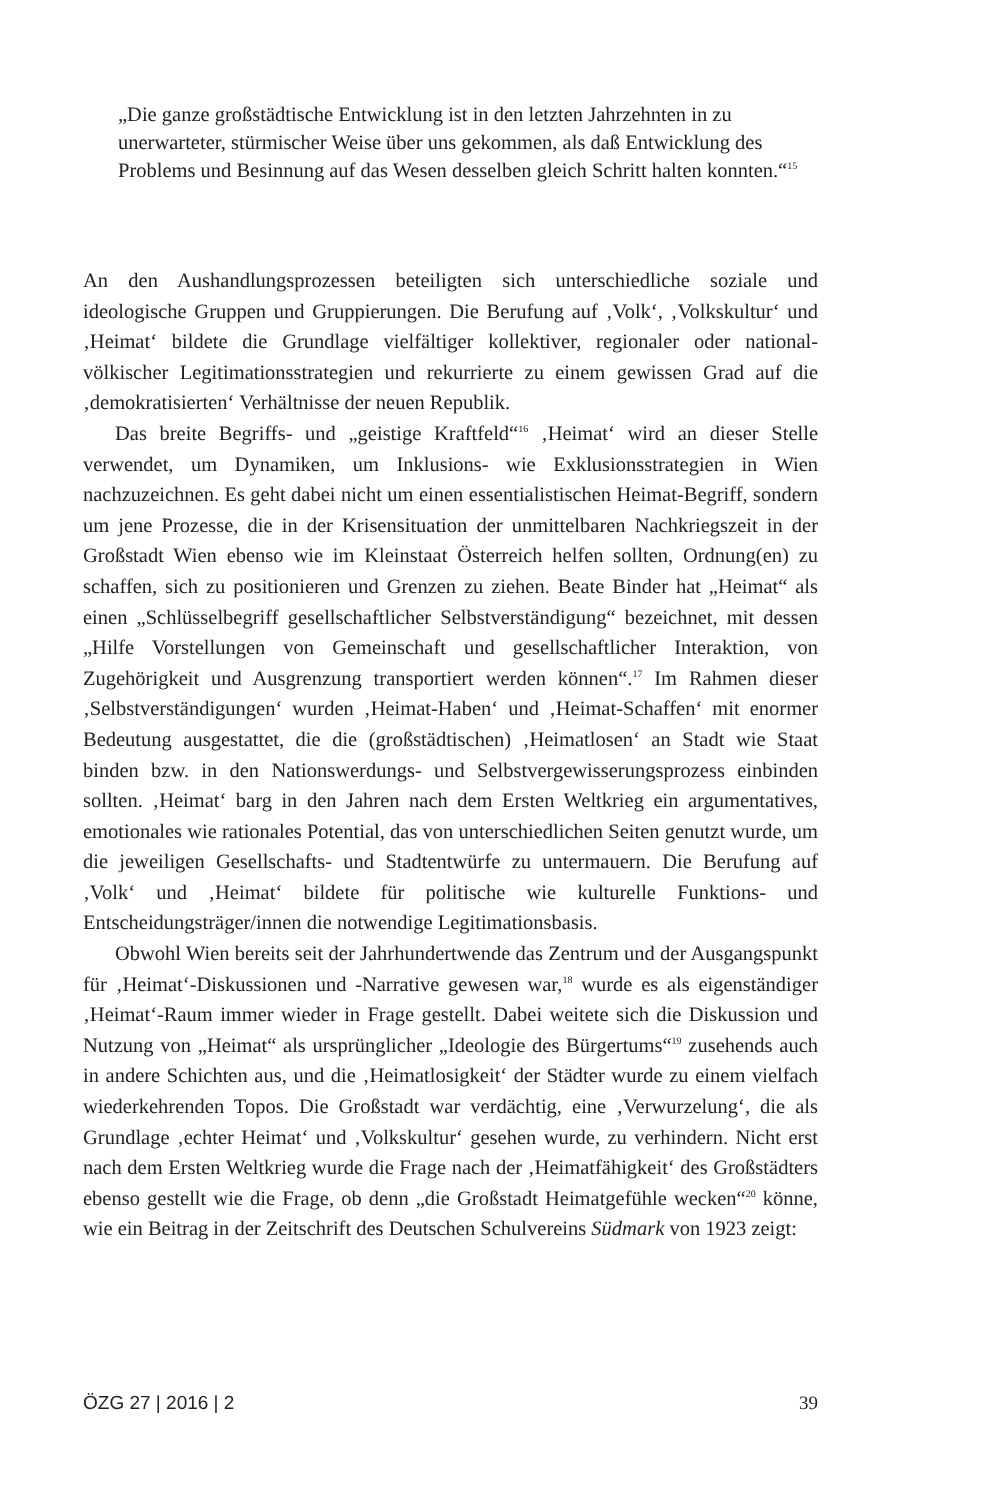„Die ganze großstädtische Entwicklung ist in den letzten Jahrzehnten in zu unerwarteter, stürmischer Weise über uns gekommen, als daß Entwicklung des Problems und Besinnung auf das Wesen desselben gleich Schritt halten konnten.“<sup>15</sup>
An den Aushandlungsprozessen beteiligten sich unterschiedliche soziale und ideologische Gruppen und Gruppierungen. Die Berufung auf ‚Volk‘, ‚Volkskultur‘ und ‚Heimat‘ bildete die Grundlage vielfältiger kollektiver, regionaler oder national-völkischer Legitimationsstrategien und rekurrierte zu einem gewissen Grad auf die ‚demokratisierten‘ Verhältnisse der neuen Republik.
Das breite Begriffs- und „geistige Kraftfeld“<sup>16</sup> ‚Heimat‘ wird an dieser Stelle verwendet, um Dynamiken, um Inklusions- wie Exklusionsstrategien in Wien nachzuzeichnen. Es geht dabei nicht um einen essentialistischen Heimat-Begriff, sondern um jene Prozesse, die in der Krisensituation der unmittelbaren Nachkriegszeit in der Großstadt Wien ebenso wie im Kleinstaat Österreich helfen sollten, Ordnung(en) zu schaffen, sich zu positionieren und Grenzen zu ziehen. Beate Binder hat „Heimat“ als einen „Schlüsselbegriff gesellschaftlicher Selbstverständigung“ bezeichnet, mit dessen „Hilfe Vorstellungen von Gemeinschaft und gesellschaftlicher Interaktion, von Zugehörigkeit und Ausgrenzung transportiert werden können“.<sup>17</sup> Im Rahmen dieser ‚Selbstverständigungen‘ wurden ‚Heimat-Haben‘ und ‚Heimat-Schaffen‘ mit enormer Bedeutung ausgestattet, die die (großstädtischen) ‚Heimatlosen‘ an Stadt wie Staat binden bzw. in den Nationswerdungs- und Selbstvergewisserungsprozess einbinden sollten. ‚Heimat‘ barg in den Jahren nach dem Ersten Weltkrieg ein argumentatives, emotionales wie rationales Potential, das von unterschiedlichen Seiten genutzt wurde, um die jeweiligen Gesellschafts- und Stadtentwürfe zu untermauern. Die Berufung auf ‚Volk‘ und ‚Heimat‘ bildete für politische wie kulturelle Funktions- und Entscheidungsträger/innen die notwendige Legitimationsbasis.
Obwohl Wien bereits seit der Jahrhundertwende das Zentrum und der Ausgangspunkt für ‚Heimat‘-Diskussionen und -Narrative gewesen war,<sup>18</sup> wurde es als eigenständiger ‚Heimat‘-Raum immer wieder in Frage gestellt. Dabei weitete sich die Diskussion und Nutzung von „Heimat“ als ursprünglicher „Ideologie des Bürgertums“<sup>19</sup> zusehends auch in andere Schichten aus, und die ‚Heimatlosigkeit‘ der Städter wurde zu einem vielfach wiederkehrenden Topos. Die Großstadt war verdächtig, eine ‚Verwurzelung‘, die als Grundlage ‚echter Heimat‘ und ‚Volkskultur‘ gesehen wurde, zu verhindern. Nicht erst nach dem Ersten Weltkrieg wurde die Frage nach der ‚Heimatfähigkeit‘ des Großstädters ebenso gestellt wie die Frage, ob denn „die Großstadt Heimatgefühle wecken“<sup>20</sup> könne, wie ein Beitrag in der Zeitschrift des Deutschen Schulvereins Südmark von 1923 zeigt:
ÖZG 27 | 2016 | 2 39